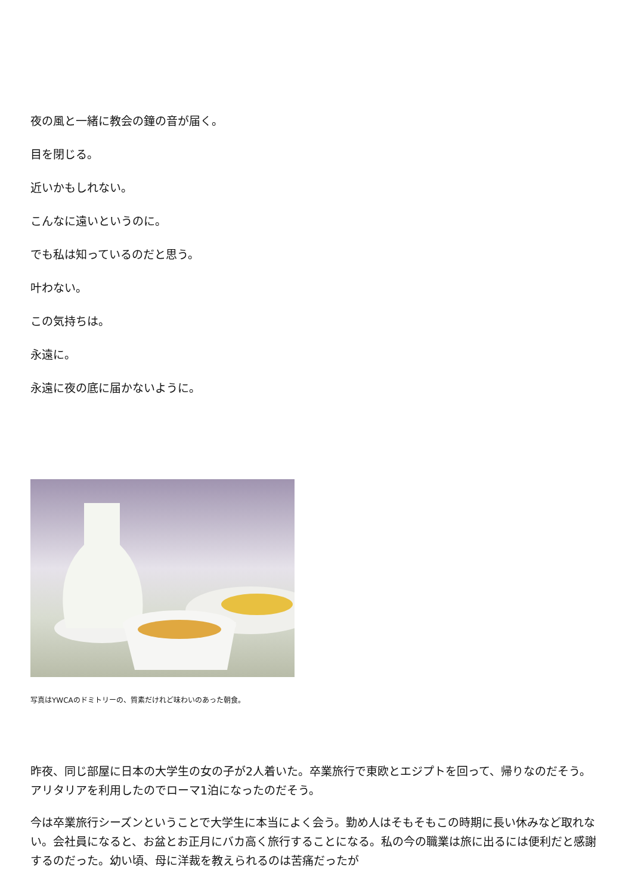夜の風と一緒に教会の鐘の音が届く。
目を閉じる。
近いかもしれない。
こんなに遠いというのに。
でも私は知っているのだと思う。
叶わない。
この気持ちは。
永遠に。
永遠に夜の底に届かないように。
写真はYWCAのドミトリーの、質素だけれど味わいのあった朝食。
昨夜、同じ部屋に日本の大学生の女の子が2人着いた。卒業旅行で東欧とエジプトを回って、帰りなのだそう。アリタリアを利用したのでローマ1泊になったのだそう。
今は卒業旅行シーズンということで大学生に本当によく会う。勤め人はそもそもこの時期に長い休みなど取れない。会社員になると、お盆とお正月にバカ高く旅行することになる。私の今の職業は旅に出るには便利だと感謝するのだった。幼い頃、母に洋裁を教えられるのは苦痛だったが